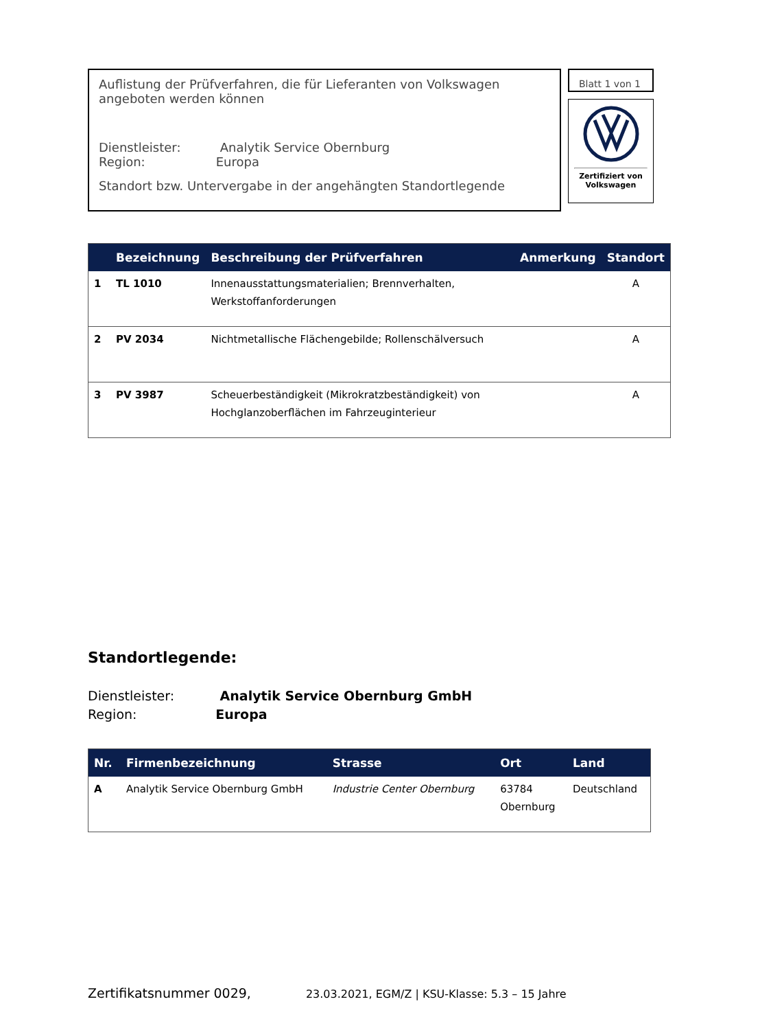Auflistung der Prüfverfahren, die für Lieferanten von Volkswagen angeboten werden können
Dienstleister: Analytik Service Obernburg
Region: Europa
Standort bzw. Untervergabe in der angehängten Standortlegende
Blatt 1 von 1
Zertifiziert von
Volkswagen
| | Bezeichnung | Beschreibung der Prüfverfahren | Anmerkung | Standort |
| --- | --- | --- | --- | --- |
| 1 | TL 1010 | Innenausstattungsmaterialien; Brennverhalten, Werkstoffanforderungen | | A |
| 2 | PV 2034 | Nichtmetallische Flächengebilde; Rollenschälversuch | | A |
| 3 | PV 3987 | Scheuerbeständigkeit (Mikrokratzbeständigkeit) von Hochglanzoberflächen im Fahrzeuginterieur | | A |
Standortlegende:
Dienstleister: Analytik Service Obernburg GmbH
Region: Europa
| Nr. | Firmenbezeichnung | Strasse | Ort | Land |
| --- | --- | --- | --- | --- |
| A | Analytik Service Obernburg GmbH | Industrie Center Obernburg | 63784 Obernburg | Deutschland |
Zertifikatsnummer 0029, 23.03.2021, EGM/Z | KSU-Klasse: 5.3 – 15 Jahre